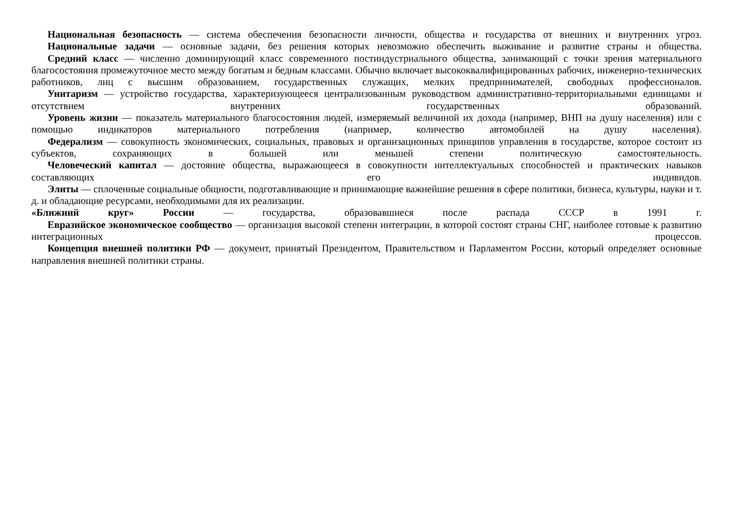Национальная безопасность — система обеспечения безопасности личности, общества и государства от внешних и внутренних угроз.
Национальные задачи — основные задачи, без решения которых невозможно обеспечить выживание и развитие страны и общества.
Средний класс — численно доминирующий класс современного постиндустриального общества, занимающий с точки зрения материального благосостояния промежуточное место между богатым и бедным классами. Обычно включает высококвалифицированных рабочих, инженерно-технических работников, лиц с высшим образованием, государственных служащих, мелких предпринимателей, свободных профессионалов.
Унитаризм — устройство государства, характеризующееся централизованным руководством административно-территориальными единицами и отсутствием внутренних государственных образований.
Уровень жизни — показатель материального благосостояния людей, измеряемый величиной их дохода (например, ВНП на душу населения) или с помощью индикаторов материального потребления (например, количество автомобилей на душу населения).
Федерализм — совокупность экономических, социальных, правовых и организационных принципов управления в государстве, которое состоит из субъектов, сохраняющих в большей или меньшей степени политическую самостоятельность.
Человеческий капитал — достояние общества, выражающееся в совокупности интеллектуальных способностей и практических навыков составляющих его индивидов.
Элиты — сплоченные социальные общности, подготавливающие и принимающие важнейшие решения в сфере политики, бизнеса, культуры, науки и т. д. и обладающие ресурсами, необходимыми для их реализации.
«Ближний круг» России — государства, образовавшиеся после распада СССР в 1991 г.
Евразийское экономическое сообщество — организация высокой степени интеграции, в которой состоят страны СНГ, наиболее готовые к развитию интеграционных процессов.
Концепция внешней политики РФ — документ, принятый Президентом, Правительством и Парламентом России, который определяет основные направления внешней политики страны.